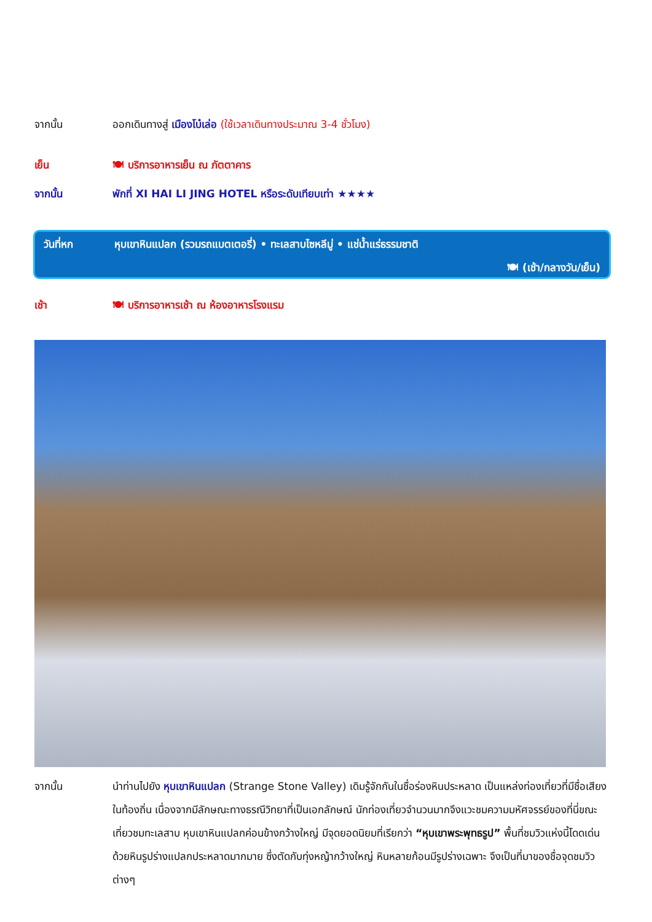จากนั้น ออกเดินทางสู่ เมืองโบ๋เล่อ (ใช้เวลาเดินทางประมาณ 3-4 ชั่วโมง)
เย็น 🍽 บริการอาหารเย็น ณ ภัตตาคาร
จากนั้น พักที่ XI HAI LI JING HOTEL หรือระดับเทียบเท่า ★★★★
วันที่หก หุบเขาหินแปลก (รวมรถแบตเตอรี่) • ทะเลสาบไซหลีมู่ • แช่น้ำแร่ธรรมชาติ
🍽 (เช้า/กลางวัน/เย็น)
เช้า 🍽 บริการอาหารเช้า ณ ห้องอาหารโรงแรม
จากนั้น นำท่านไปยัง หุบเขาหินแปลก (Strange Stone Valley) เดิมรู้จักกันในชื่อร่องหินประหลาด เป็นแหล่งท่องเที่ยวที่มีชื่อเสียงในท้องถิ่น เนื่องจากมีลักษณะทางธรณีวิทยาที่เป็นเอกลักษณ์ นักท่องเที่ยวจำนวนมากจึงแวะชมความมหัศจรรย์ของที่นี่ขณะเที่ยวชมทะเลสาบ หุบเขาหินแปลกค่อนข้างกว้างใหญ่ มีจุดยอดนิยมที่เรียกว่า “หุบเขาพระพุทธรูป” พื้นที่ชมวิวแห่งนี้โดดเด่นด้วยหินรูปร่างแปลกประหลาดมากมาย ซึ่งตัดกับทุ่งหญ้ากว้างใหญ่ หินหลายก้อนมีรูปร่างเฉพาะ จึงเป็นที่มาของชื่อจุดชมวิวต่างๆ